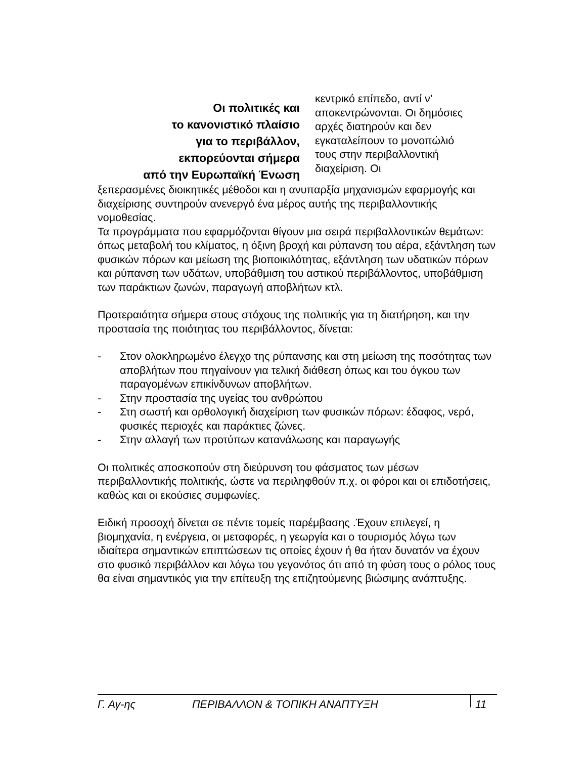Οι πολιτικές και
το κανονιστικό πλαίσιο
για το περιβάλλον,
εκπορεύονται σήμερα
από την Ευρωπαϊκή Ένωση
κεντρικό επίπεδο, αντί ν’ αποκεντρώνονται. Οι δημόσιες αρχές διατηρούν και δεν εγκαταλείπουν το μονοπώλιό τους στην περιβαλλοντική διαχείριση. Οι
ξεπερασμένες διοικητικές μέθοδοι και η ανυπαρξία μηχανισμών εφαρμογής και διαχείρισης συντηρούν ανενεργό ένα μέρος αυτής της περιβαλλοντικής νομοθεσίας.
Τα προγράμματα που εφαρμόζονται θίγουν μια σειρά περιβαλλοντικών θεμάτων: όπως μεταβολή του κλίματος, η όξινη βροχή και ρύπανση του αέρα, εξάντληση των φυσικών πόρων και μείωση της βιοποικιλότητας, εξάντληση των υδατικών πόρων και ρύπανση των υδάτων, υποβάθμιση του αστικού περιβάλλοντος, υποβάθμιση των παράκτιων ζωνών, παραγωγή αποβλήτων κτλ.
Προτεραιότητα σήμερα στους στόχους της πολιτικής για τη διατήρηση, και την προστασία της ποιότητας του περιβάλλοντος, δίνεται:
- Στον ολοκληρωμένο έλεγχο της ρύπανσης και στη μείωση της ποσότητας των αποβλήτων που πηγαίνουν για τελική διάθεση όπως και του όγκου των παραγομένων επικίνδυνων αποβλήτων.
- Στην προστασία της υγείας του ανθρώπου
- Στη σωστή και ορθολογική διαχείριση των φυσικών πόρων: έδαφος, νερό, φυσικές περιοχές και παράκτιες ζώνες.
- Στην αλλαγή των προτύπων κατανάλωσης και παραγωγής
Οι πολιτικές αποσκοπούν στη διεύρυνση του φάσματος των μέσων περιβαλλοντικής πολιτικής, ώστε να περιληφθούν π.χ. οι φόροι και οι επιδοτήσεις, καθώς και οι εκούσιες συμφωνίες.
Ειδική προσοχή δίνεται σε πέντε τομείς παρέμβασης .Έχουν επιλεγεί, η βιομηχανία, η ενέργεια, οι μεταφορές, η γεωργία και ο τουρισμός λόγω των ιδιαίτερα σημαντικών επιπτώσεων τις οποίες έχουν ή θα ήταν δυνατόν να έχουν στο φυσικό περιβάλλον και λόγω του γεγονότος ότι από τη φύση τους ο ρόλος τους θα είναι σημαντικός για την επίτευξη της επιζητούμενης βιώσιμης ανάπτυξης.
Γ. Αγ-ης ΠΕΡΙΒΑΛΛΟΝ & ΤΟΠΙΚΗ ΑΝΑΠΤΥΞΗ 11